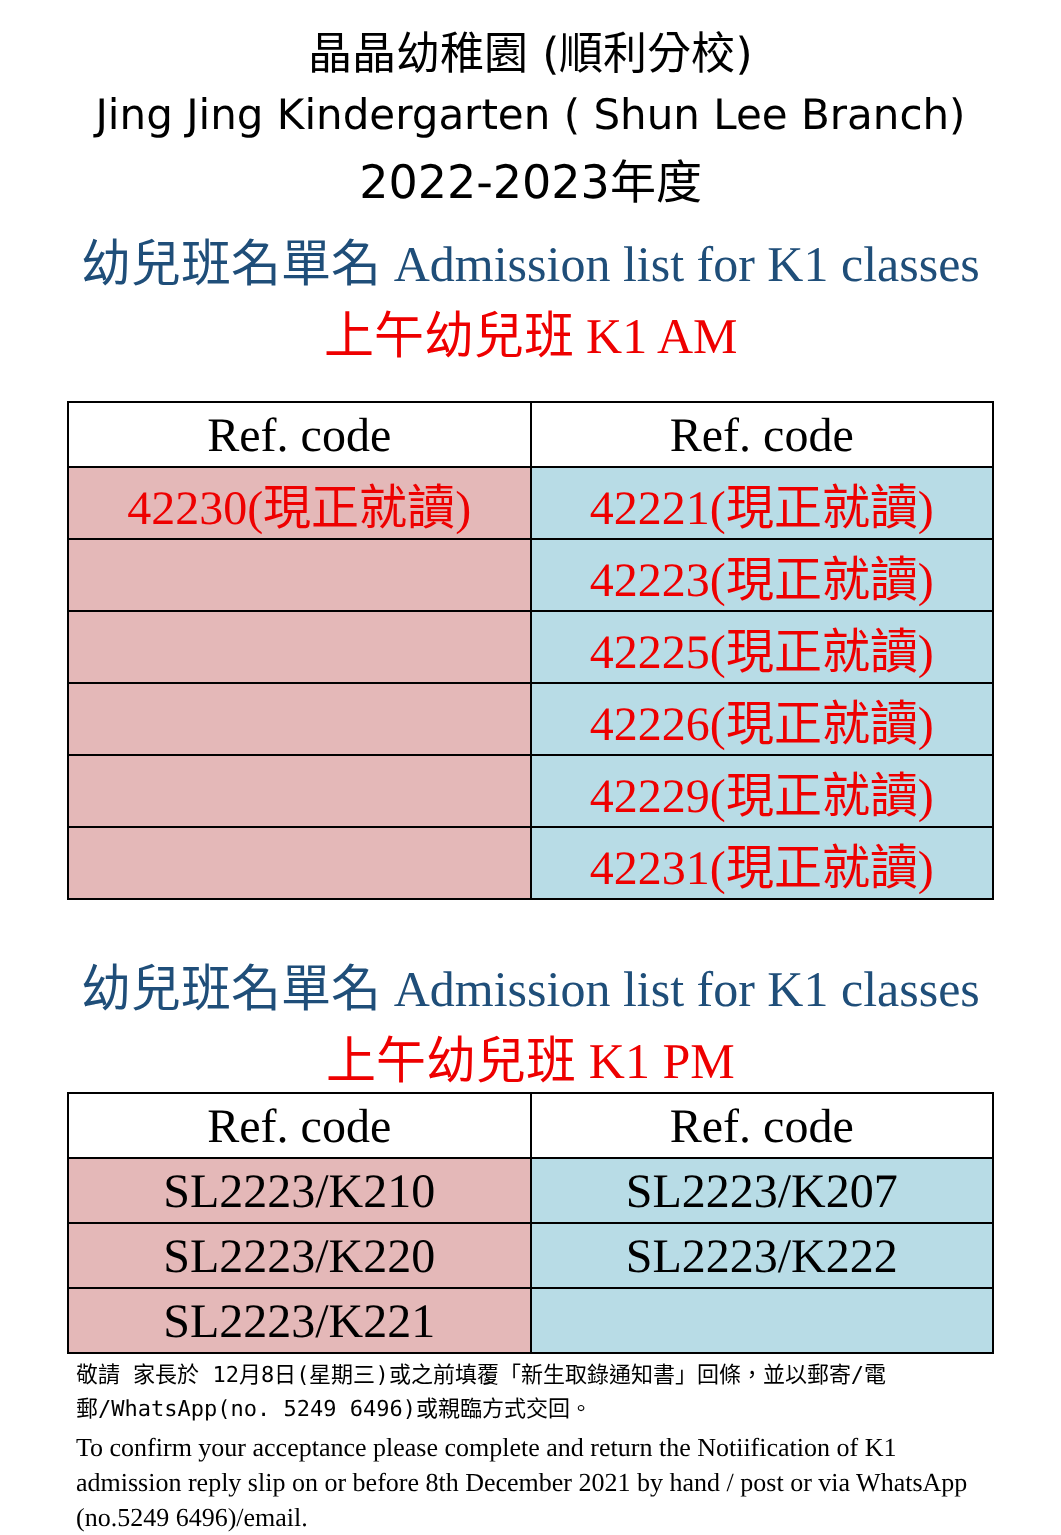晶晶幼稚園 (順利分校)
Jing Jing Kindergarten ( Shun Lee Branch)
2022-2023年度
幼兒班名單名 Admission list for K1 classes
上午幼兒班 K1 AM
| Ref. code | Ref. code |
| --- | --- |
| 42230(現正就讀) | 42221(現正就讀) |
| | 42223(現正就讀) |
| | 42225(現正就讀) |
| | 42226(現正就讀) |
| | 42229(現正就讀) |
| | 42231(現正就讀) |
幼兒班名單名 Admission list for K1 classes
上午幼兒班 K1 PM
| Ref. code | Ref. code |
| --- | --- |
| SL2223/K210 | SL2223/K207 |
| SL2223/K220 | SL2223/K222 |
| SL2223/K221 | |
敬請 家長於 12月8日(星期三)或之前填覆「新生取錄通知書」回條，並以郵寄/電郵/WhatsApp(no. 5249 6496)或親臨方式交回。
To confirm your acceptance please complete and return the Notiification of K1 admission reply slip on or before 8th December 2021 by hand / post or via WhatsApp (no.5249 6496)/email.